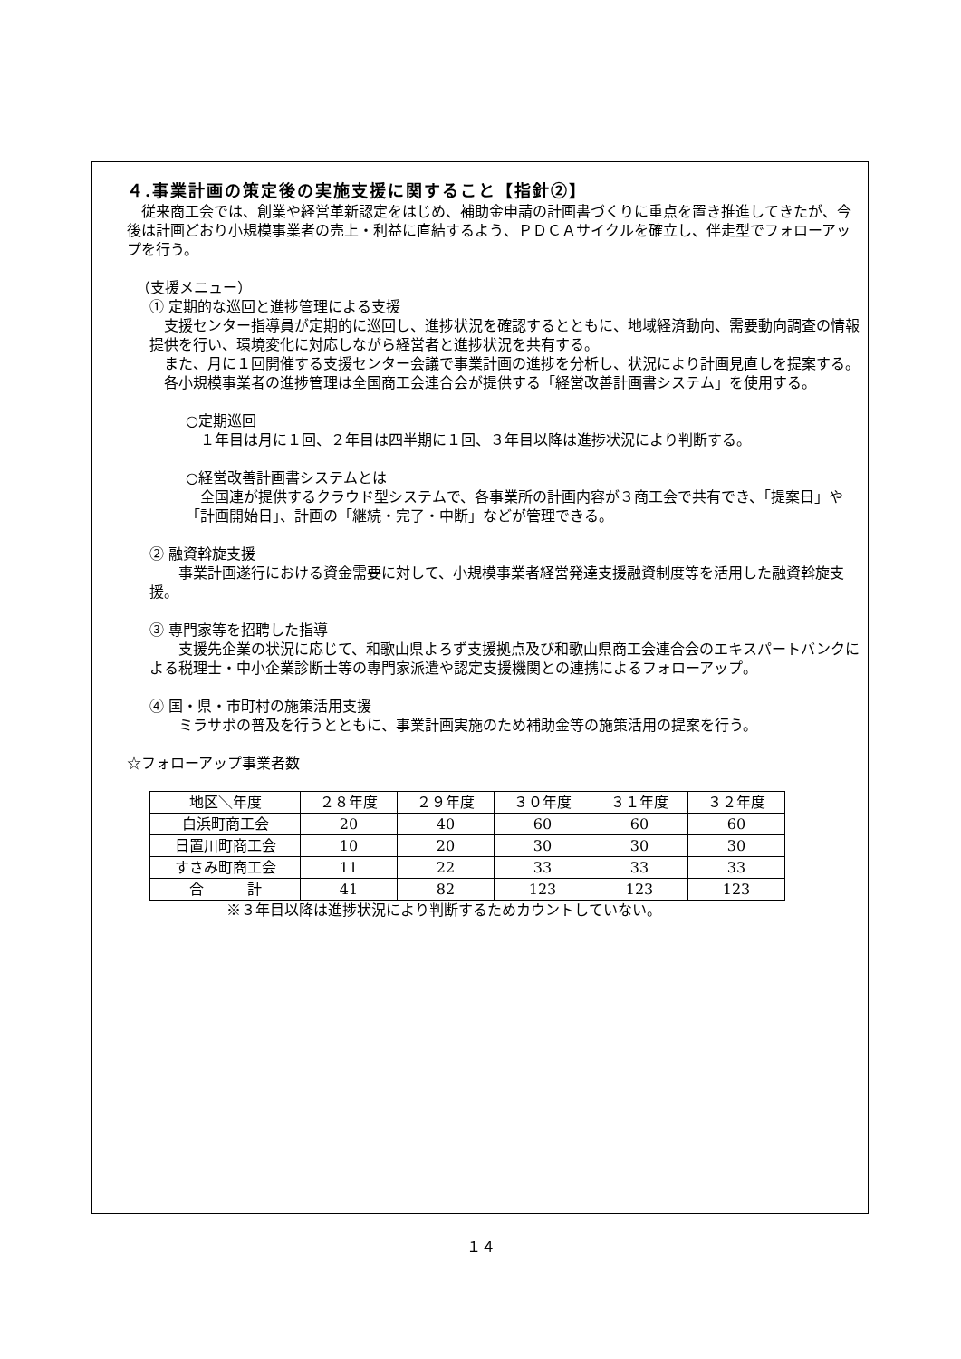４.事業計画の策定後の実施支援に関すること【指針②】
　従来商工会では、創業や経営革新認定をはじめ、補助金申請の計画書づくりに重点を置き推進してきたが、今後は計画どおり小規模事業者の売上・利益に直結するよう、ＰＤＣＡサイクルを確立し、伴走型でフォローアップを行う。
（支援メニュー）
① 定期的な巡回と進捗管理による支援
　支援センター指導員が定期的に巡回し、進捗状況を確認するとともに、地域経済動向、需要動向調査の情報提供を行い、環境変化に対応しながら経営者と進捗状況を共有する。
　また、月に１回開催する支援センター会議で事業計画の進捗を分析し、状況により計画見直しを提案する。
　各小規模事業者の進捗管理は全国商工会連合会が提供する「経営改善計画書システム」を使用する。
○定期巡回
　１年目は月に１回、２年目は四半期に１回、３年目以降は進捗状況により判断する。
○経営改善計画書システムとは
　全国連が提供するクラウド型システムで、各事業所の計画内容が３商工会で共有でき、「提案日」や「計画開始日」、計画の「継続・完了・中断」などが管理できる。
② 融資斡旋支援
　　事業計画遂行における資金需要に対して、小規模事業者経営発達支援融資制度等を活用した融資斡旋支援。
③ 専門家等を招聘した指導
　　支援先企業の状況に応じて、和歌山県よろず支援拠点及び和歌山県商工会連合会のエキスパートバンクによる税理士・中小企業診断士等の専門家派遣や認定支援機関との連携によるフォローアップ。
④ 国・県・市町村の施策活用支援
　　ミラサポの普及を行うとともに、事業計画実施のため補助金等の施策活用の提案を行う。
☆フォローアップ事業者数
| 地区＼年度 | ２８年度 | ２９年度 | ３０年度 | ３１年度 | ３２年度 |
| 白浜町商工会 | 20 | 40 | 60 | 60 | 60 |
| 日置川町商工会 | 10 | 20 | 30 | 30 | 30 |
| すさみ町商工会 | 11 | 22 | 33 | 33 | 33 |
| 合 計 | 41 | 82 | 123 | 123 | 123 |
※３年目以降は進捗状況により判断するためカウントしていない。
１４